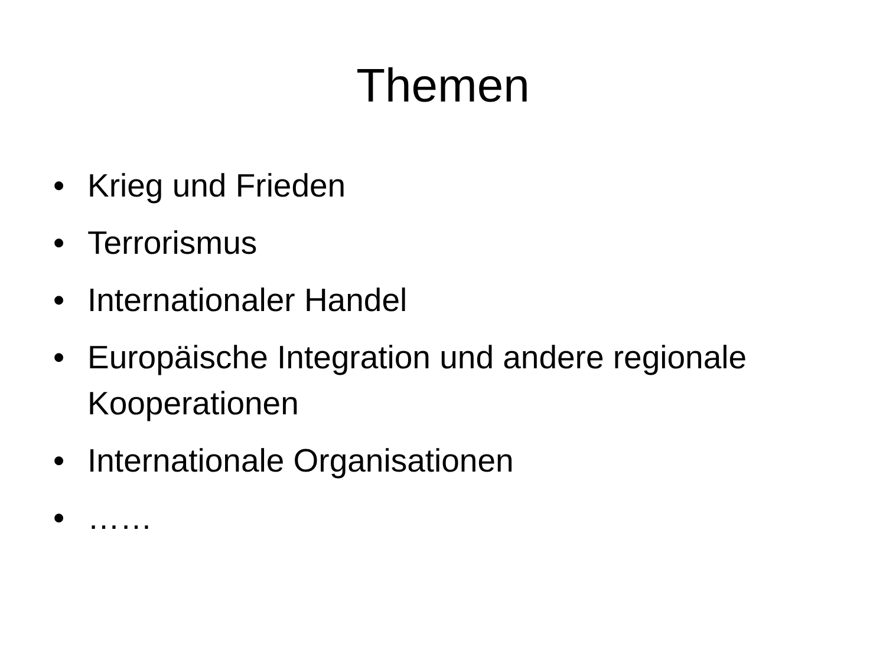Themen
• Krieg und Frieden
• Terrorismus
• Internationaler Handel
• Europäische Integration und andere regionale Kooperationen
• Internationale Organisationen
• ……